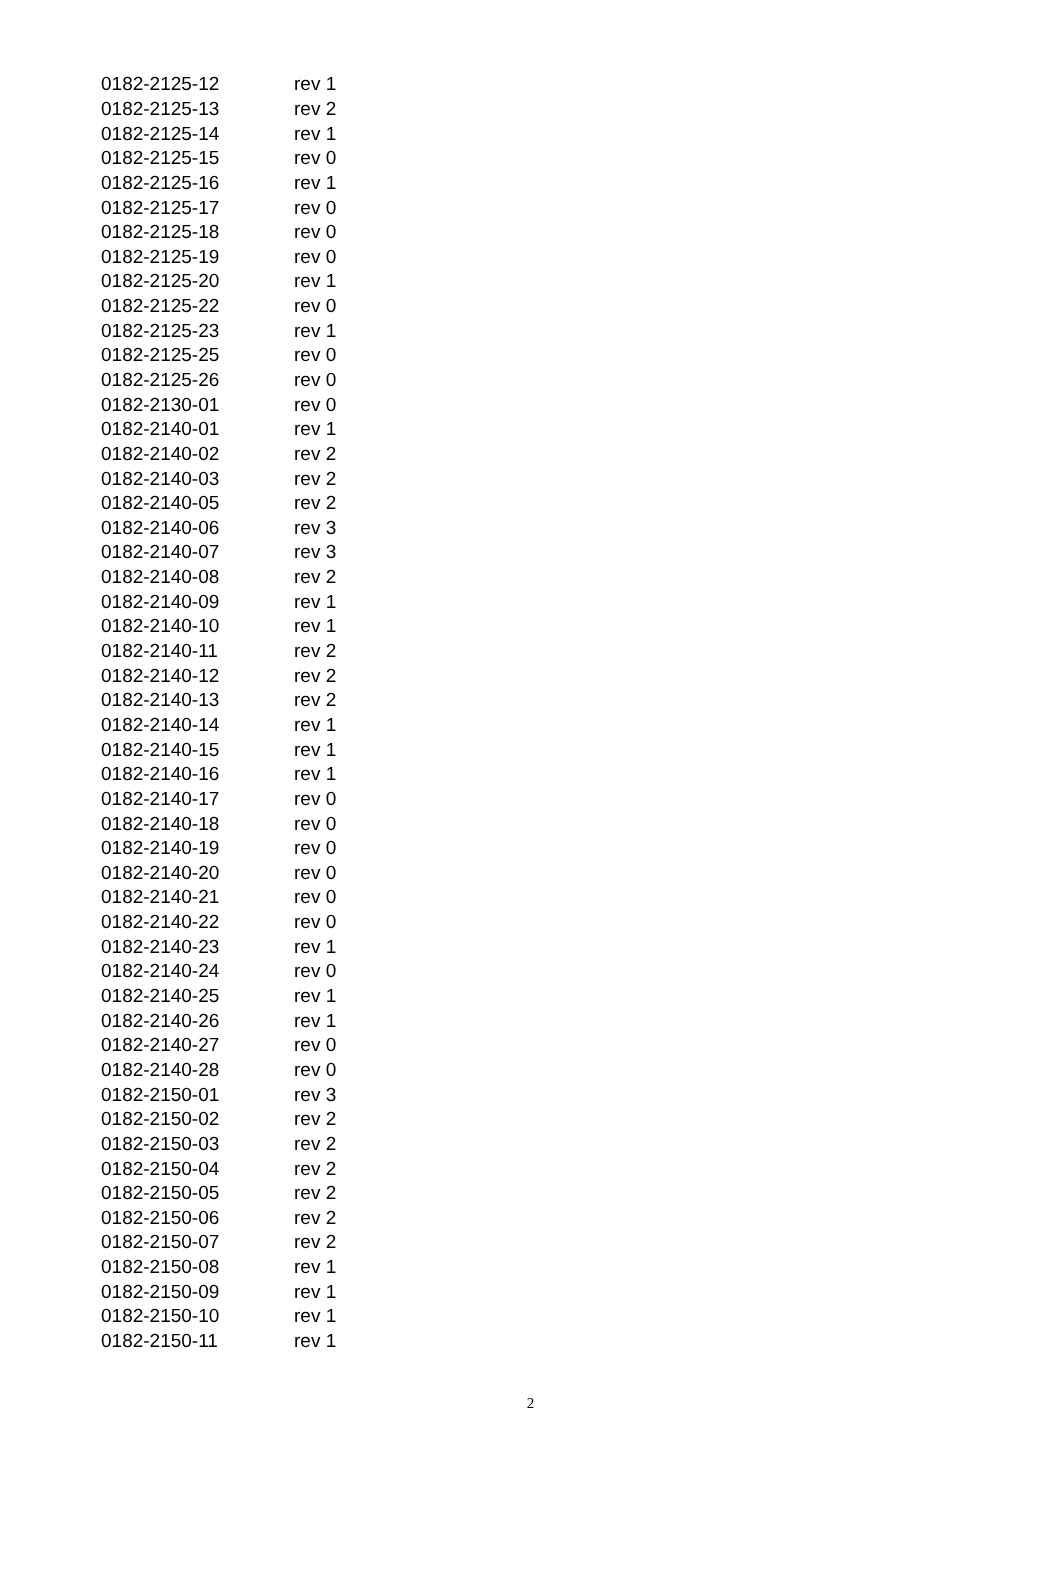| 0182-2125-12 | rev 1 |
| 0182-2125-13 | rev 2 |
| 0182-2125-14 | rev 1 |
| 0182-2125-15 | rev 0 |
| 0182-2125-16 | rev 1 |
| 0182-2125-17 | rev 0 |
| 0182-2125-18 | rev 0 |
| 0182-2125-19 | rev 0 |
| 0182-2125-20 | rev 1 |
| 0182-2125-22 | rev 0 |
| 0182-2125-23 | rev 1 |
| 0182-2125-25 | rev 0 |
| 0182-2125-26 | rev 0 |
| 0182-2130-01 | rev 0 |
| 0182-2140-01 | rev 1 |
| 0182-2140-02 | rev 2 |
| 0182-2140-03 | rev 2 |
| 0182-2140-05 | rev 2 |
| 0182-2140-06 | rev 3 |
| 0182-2140-07 | rev 3 |
| 0182-2140-08 | rev 2 |
| 0182-2140-09 | rev 1 |
| 0182-2140-10 | rev 1 |
| 0182-2140-11 | rev 2 |
| 0182-2140-12 | rev 2 |
| 0182-2140-13 | rev 2 |
| 0182-2140-14 | rev 1 |
| 0182-2140-15 | rev 1 |
| 0182-2140-16 | rev 1 |
| 0182-2140-17 | rev 0 |
| 0182-2140-18 | rev 0 |
| 0182-2140-19 | rev 0 |
| 0182-2140-20 | rev 0 |
| 0182-2140-21 | rev 0 |
| 0182-2140-22 | rev 0 |
| 0182-2140-23 | rev 1 |
| 0182-2140-24 | rev 0 |
| 0182-2140-25 | rev 1 |
| 0182-2140-26 | rev 1 |
| 0182-2140-27 | rev 0 |
| 0182-2140-28 | rev 0 |
| 0182-2150-01 | rev 3 |
| 0182-2150-02 | rev 2 |
| 0182-2150-03 | rev 2 |
| 0182-2150-04 | rev 2 |
| 0182-2150-05 | rev 2 |
| 0182-2150-06 | rev 2 |
| 0182-2150-07 | rev 2 |
| 0182-2150-08 | rev 1 |
| 0182-2150-09 | rev 1 |
| 0182-2150-10 | rev 1 |
| 0182-2150-11 | rev 1 |
2